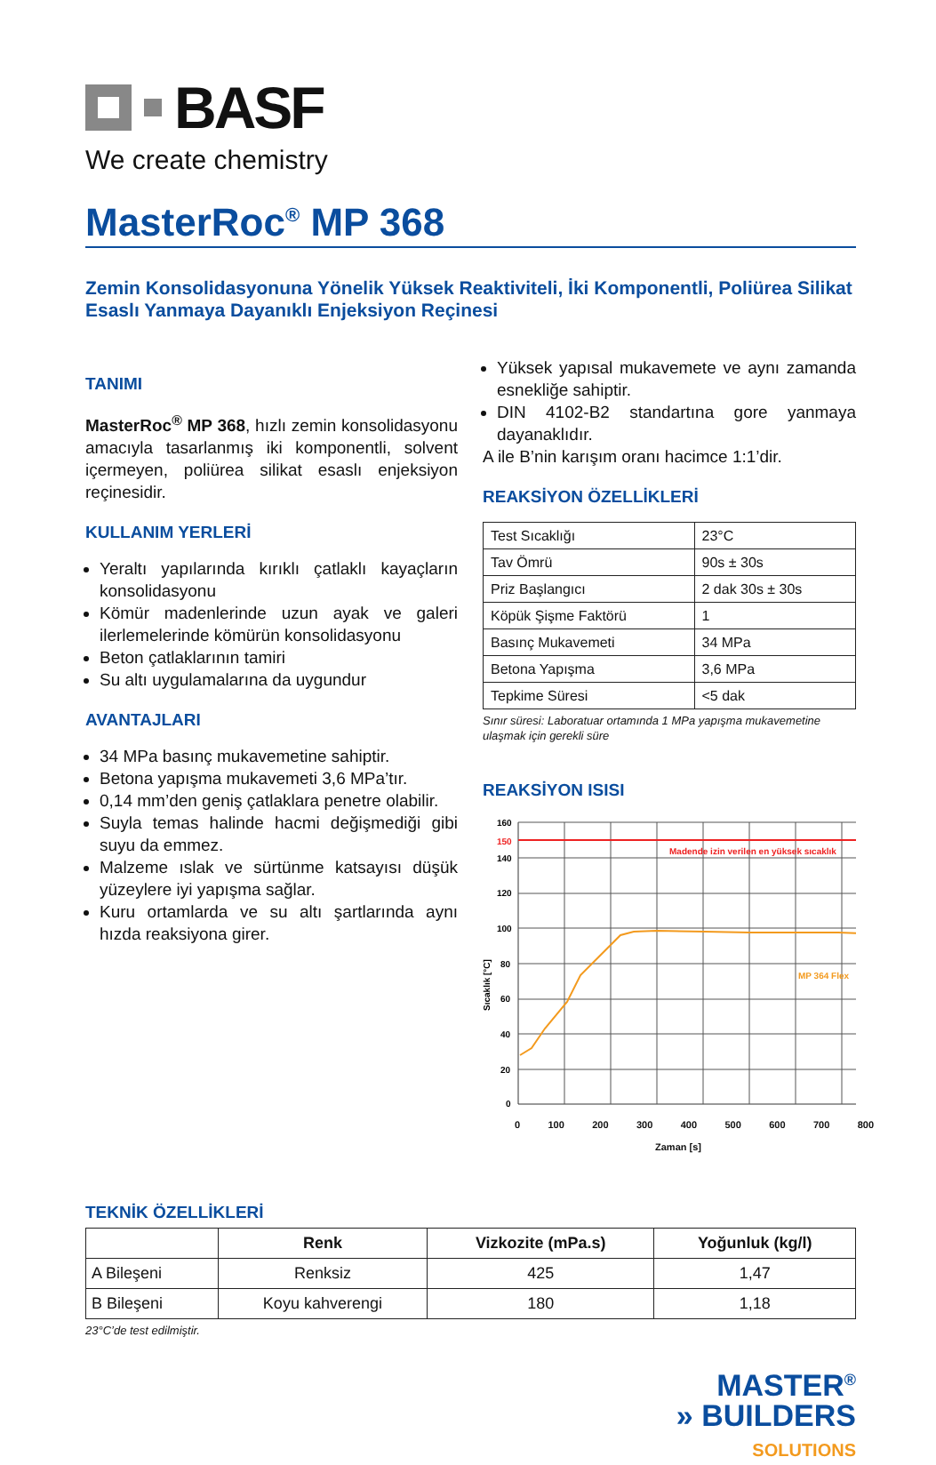BASF
We create chemistry
MasterRoc<sup>®</sup> MP 368
Zemin Konsolidasyonuna Yönelik Yüksek Reaktiviteli, İki Komponentli, Poliürea Silikat Esaslı Yanmaya Dayanıklı Enjeksiyon Reçinesi
TANIMI
MasterRoc<sup>®</sup> MP 368, hızlı zemin konsolidasyonu amacıyla tasarlanmış iki komponentli, solvent içermeyen, poliürea silikat esaslı enjeksiyon reçinesidir.
KULLANIM YERLERİ
Yeraltı yapılarında kırıklı çatlaklı kayaçların konsolidasyonu
Kömür madenlerinde uzun ayak ve galeri ilerlemelerinde kömürün konsolidasyonu
Beton çatlaklarının tamiri
Su altı uygulamalarına da uygundur
AVANTAJLARI
34 MPa basınç mukavemetine sahiptir.
Betona yapışma mukavemeti 3,6 MPa’tır.
0,14 mm’den geniş çatlaklara penetre olabilir.
Suyla temas halinde hacmi değişmediği gibi suyu da emmez.
Malzeme ıslak ve sürtünme katsayısı düşük yüzeylere iyi yapışma sağlar.
Kuru ortamlarda ve su altı şartlarında aynı hızda reaksiyona girer.
Yüksek yapısal mukavemete ve aynı zamanda esnekliğe sahiptir.
DIN 4102-B2 standartına gore yanmaya dayanaklıdır.
A ile B’nin karışım oranı hacimce 1:1’dir.
REAKSİYON ÖZELLİKLERİ
| Test Sıcaklığı | 23°C |
| --- | --- |
| Tav Ömrü | 90s ± 30s |
| Priz Başlangıcı | 2 dak 30s ± 30s |
| Köpük Şişme Faktörü | 1 |
| Basınç Mukavemeti | 34 MPa |
| Betona Yapışma | 3,6 MPa |
| Tepkime Süresi | <5 dak |
Sınır süresi: Laboratuar ortamında 1 MPa yapışma mukavemetine ulaşmak için gerekli süre
REAKSİYON ISISI
Madende izin verilen en yüksek sıcaklık
MP 364 Flex
160
150
140
120
100
80
60
40
20
0
Sıcaklık [°C]
0 100 200 300 400 500 600 700 800
Zaman [s]
TEKNİK ÖZELLİKLERİ
| | Renk | Vizkozite (mPa.s) | Yoğunluk (kg/l) |
| --- | --- | --- | --- |
| A Bileşeni | Renksiz | 425 | 1,47 |
| B Bileşeni | Koyu kahverengi | 180 | 1,18 |
23°C’de test edilmiştir.
MASTER<sup>®</sup>
» BUILDERS
SOLUTIONS